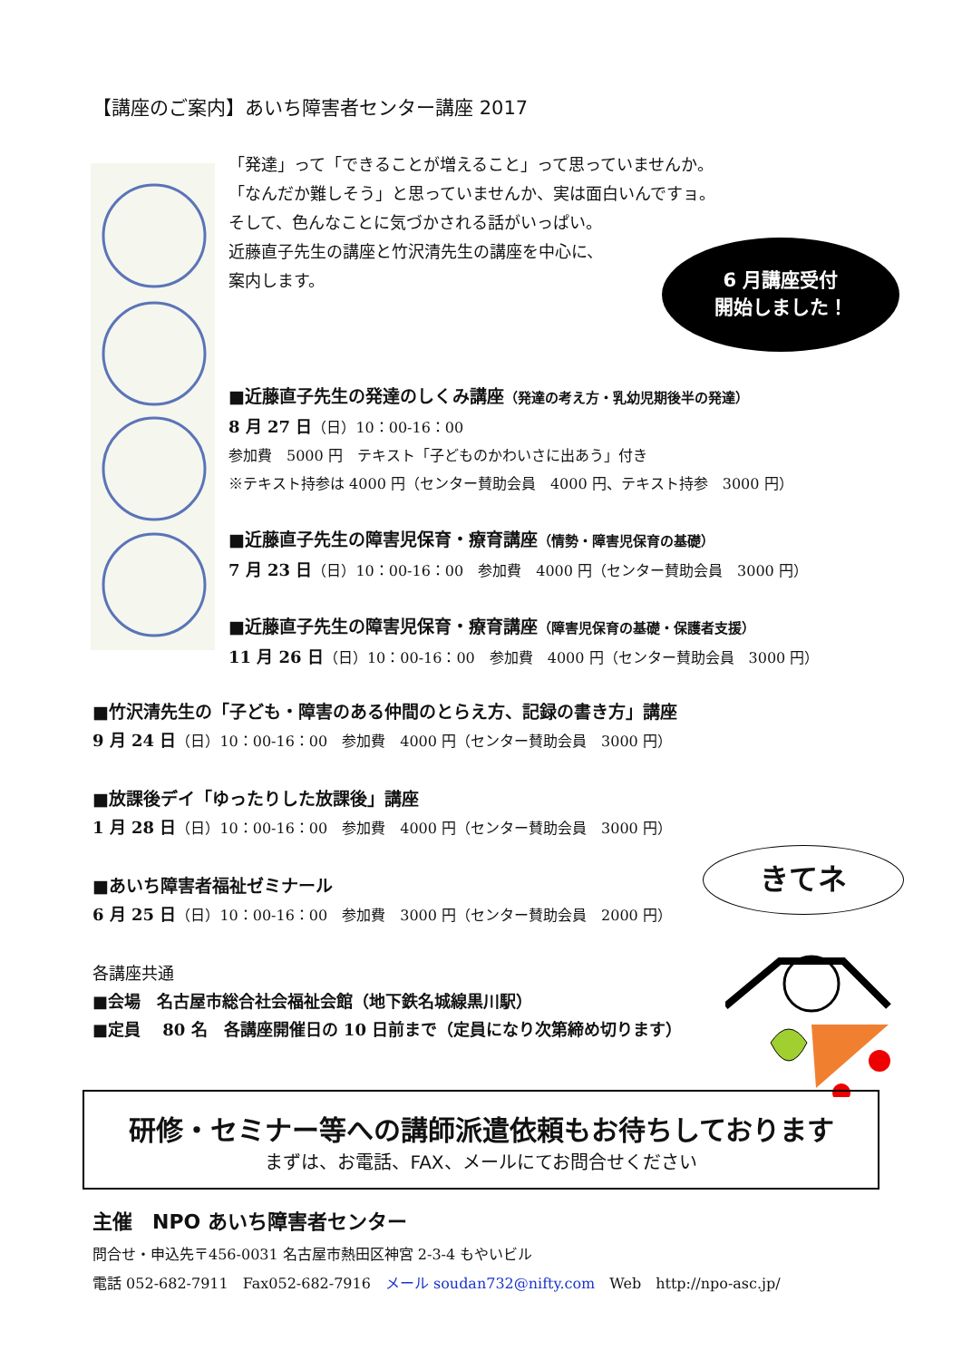【講座のご案内】あいち障害者センター講座 2017
「発達」って「できることが増えること」って思っていませんか。
「なんだか難しそう」と思っていませんか、実は面白いんですョ。
そして、色んなことに気づかされる話がいっぱい。
近藤直子先生の講座と竹沢清先生の講座を中心に、
案内します。
6 月講座受付
開始しました！
■近藤直子先生の発達のしくみ講座（発達の考え方・乳幼児期後半の発達）
8 月 27 日（日）10：00-16：00
参加費　5000 円　テキスト「子どものかわいさに出あう」付き
※テキスト持参は 4000 円（センター賛助会員　4000 円、テキスト持参　3000 円）
■近藤直子先生の障害児保育・療育講座（情勢・障害児保育の基礎）
7 月 23 日（日）10：00-16：00　参加費　4000 円（センター賛助会員　3000 円）
■近藤直子先生の障害児保育・療育講座（障害児保育の基礎・保護者支援）
11 月 26 日（日）10：00-16：00　参加費　4000 円（センター賛助会員　3000 円）
■竹沢清先生の「子ども・障害のある仲間のとらえ方、記録の書き方」講座
9 月 24 日（日）10：00-16：00　参加費　4000 円（センター賛助会員　3000 円）
■放課後デイ「ゆったりした放課後」講座
1 月 28 日（日）10：00-16：00　参加費　4000 円（センター賛助会員　3000 円）
■あいち障害者福祉ゼミナール
6 月 25 日（日）10：00-16：00　参加費　3000 円（センター賛助会員　2000 円）
きてネ
各講座共通
■会場　名古屋市総合社会福祉会館（地下鉄名城線黒川駅）
■定員　 80 名　各講座開催日の 10 日前まで（定員になり次第締め切ります）
研修・セミナー等への講師派遣依頼もお待ちしております
まずは、お電話、FAX、メールにてお問合せください
主催　NPO あいち障害者センター
問合せ・申込先〒456-0031 名古屋市熱田区神宮 2-3-4 もやいビル
電話 052-682-7911　Fax052-682-7916　メール soudan732@nifty.com　Web　http://npo-asc.jp/